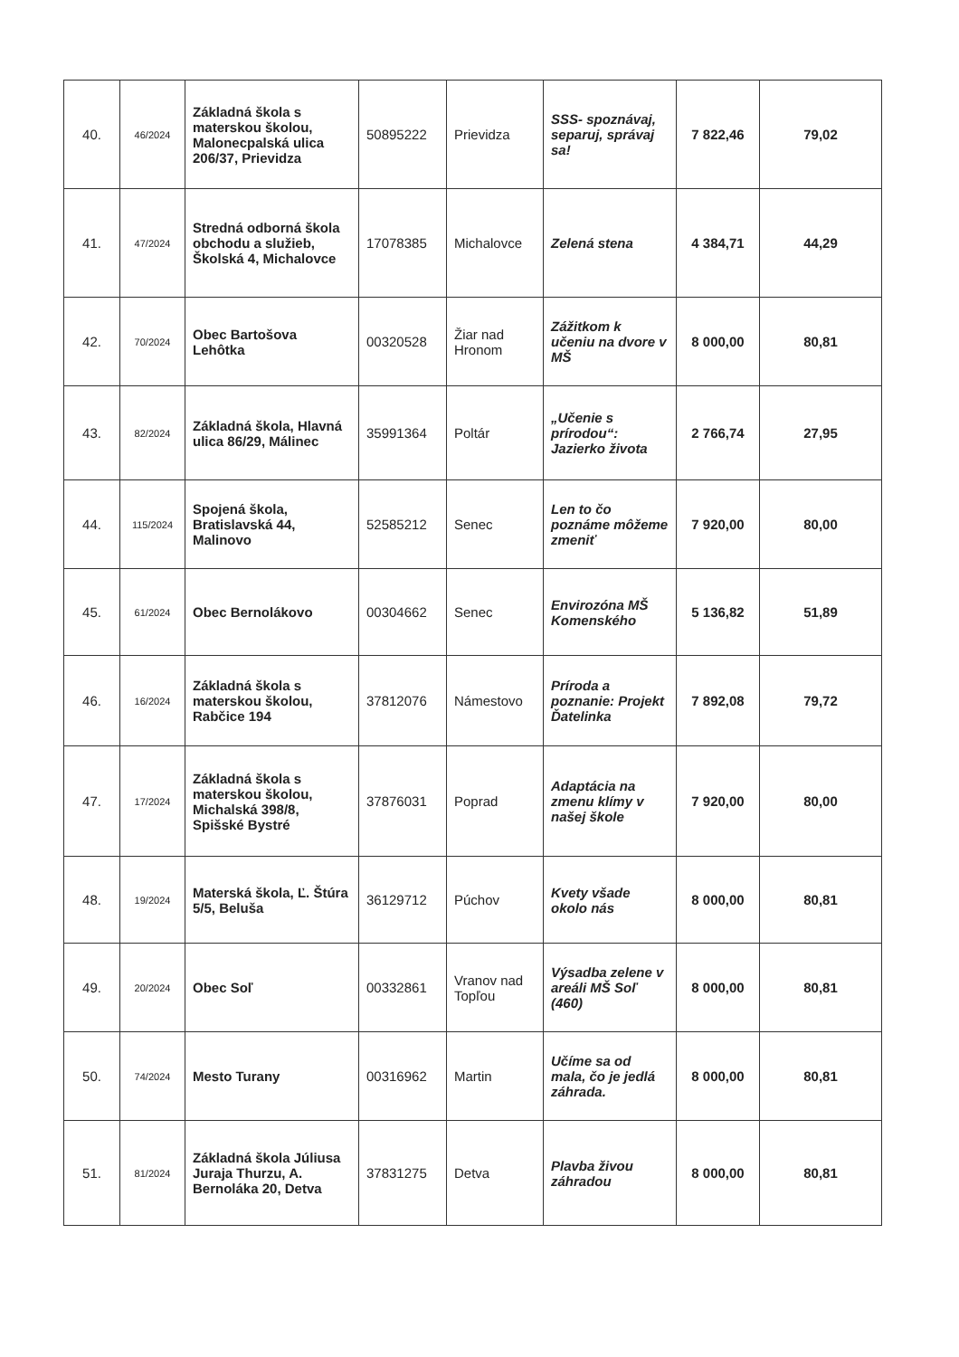| 40. | 46/2024 | Základná škola s materskou školou, Malonecpalská ulica 206/37, Prievidza | 50895222 | Prievidza | SSS- spoznávaj, separuj, správaj sa! | 7 822,46 | 79,02 |
| 41. | 47/2024 | Stredná odborná škola obchodu a služieb, Školská 4, Michalovce | 17078385 | Michalovce | Zelená stena | 4 384,71 | 44,29 |
| 42. | 70/2024 | Obec Bartošova Lehôtka | 00320528 | Žiar nad Hronom | Zážitkom k učeniu na dvore v MŠ | 8 000,00 | 80,81 |
| 43. | 82/2024 | Základná škola, Hlavná ulica 86/29, Málinec | 35991364 | Poltár | „Učenie s prírodou“: Jazierko života | 2 766,74 | 27,95 |
| 44. | 115/2024 | Spojená škola, Bratislavská 44, Malinovo | 52585212 | Senec | Len to čo poznáme môžeme zmeniť | 7 920,00 | 80,00 |
| 45. | 61/2024 | Obec Bernolákovo | 00304662 | Senec | Envirozóna MŠ Komenského | 5 136,82 | 51,89 |
| 46. | 16/2024 | Základná škola s materskou školou, Rabčice 194 | 37812076 | Námestovo | Príroda a poznanie: Projekt Ďatelinka | 7 892,08 | 79,72 |
| 47. | 17/2024 | Základná škola s materskou školou, Michalská 398/8, Spišské Bystré | 37876031 | Poprad | Adaptácia na zmenu klímy v našej škole | 7 920,00 | 80,00 |
| 48. | 19/2024 | Materská škola, Ľ. Štúra 5/5, Beluša | 36129712 | Púchov | Kvety všade okolo nás | 8 000,00 | 80,81 |
| 49. | 20/2024 | Obec Soľ | 00332861 | Vranov nad Topľou | Výsadba zelene v areáli MŠ Soľ (460) | 8 000,00 | 80,81 |
| 50. | 74/2024 | Mesto Turany | 00316962 | Martin | Učíme sa od mala, čo je jedlá záhrada. | 8 000,00 | 80,81 |
| 51. | 81/2024 | Základná škola Júliusa Juraja Thurzu, A. Bernoláka 20, Detva | 37831275 | Detva | Plavba živou záhradou | 8 000,00 | 80,81 |